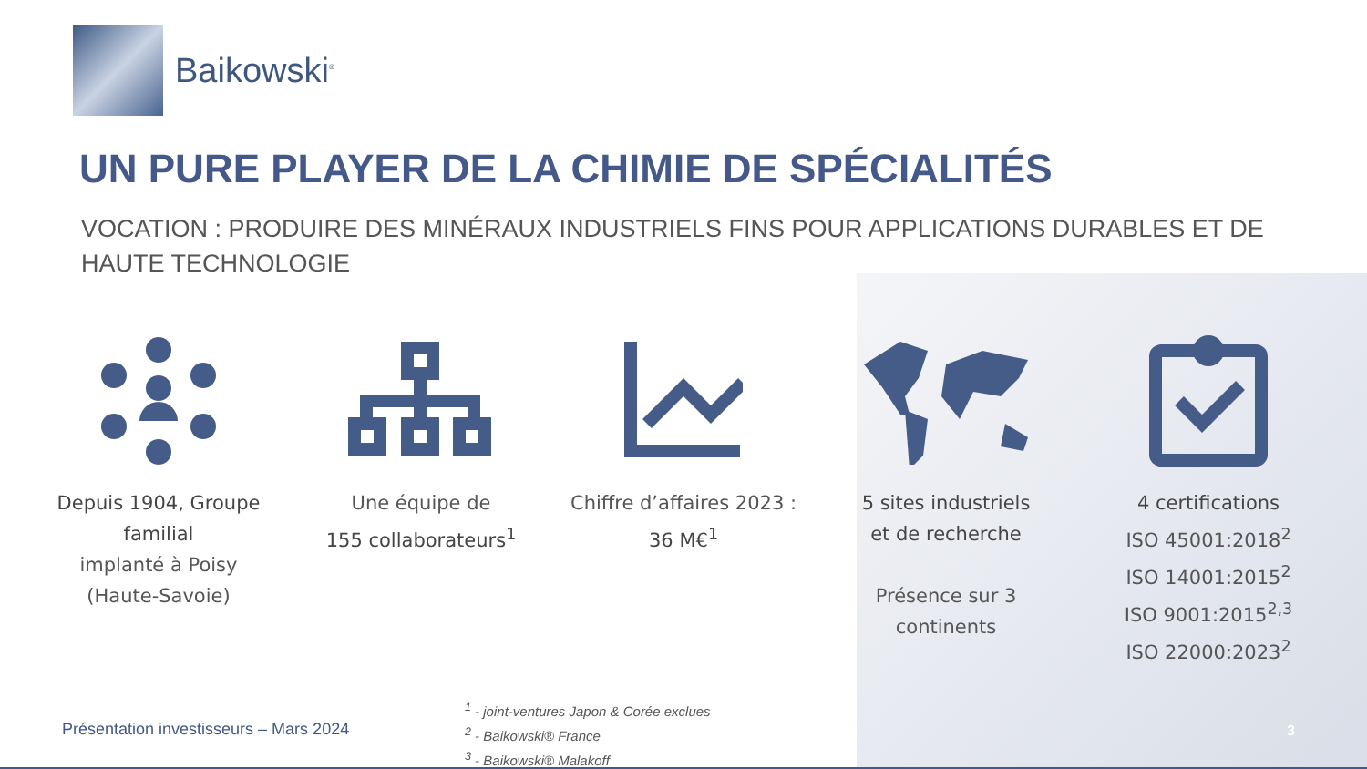Baikowski<sup>®</sup>
UN PURE PLAYER DE LA CHIMIE DE SPÉCIALITÉS
VOCATION : PRODUIRE DES MINÉRAUX INDUSTRIELS FINS POUR APPLICATIONS DURABLES ET DE HAUTE TECHNOLOGIE
Depuis 1904, Groupe familial
implanté à Poisy
(Haute-Savoie)
Une équipe de
155 collaborateurs<sup>1</sup>
Chiffre d’affaires 2023 :
36 M€<sup>1</sup>
5 sites industriels
et de recherche
Présence sur 3
continents
4 certifications
ISO 45001:2018<sup>2</sup>
ISO 14001:2015<sup>2</sup>
ISO 9001:2015<sup>2,3</sup>
ISO 22000:2023<sup>2</sup>
<sup>1</sup> - joint-ventures Japon & Corée exclues
<sup>2</sup> - Baikowski® France
<sup>3</sup> - Baikowski® Malakoff
Présentation investisseurs – Mars 2024
3